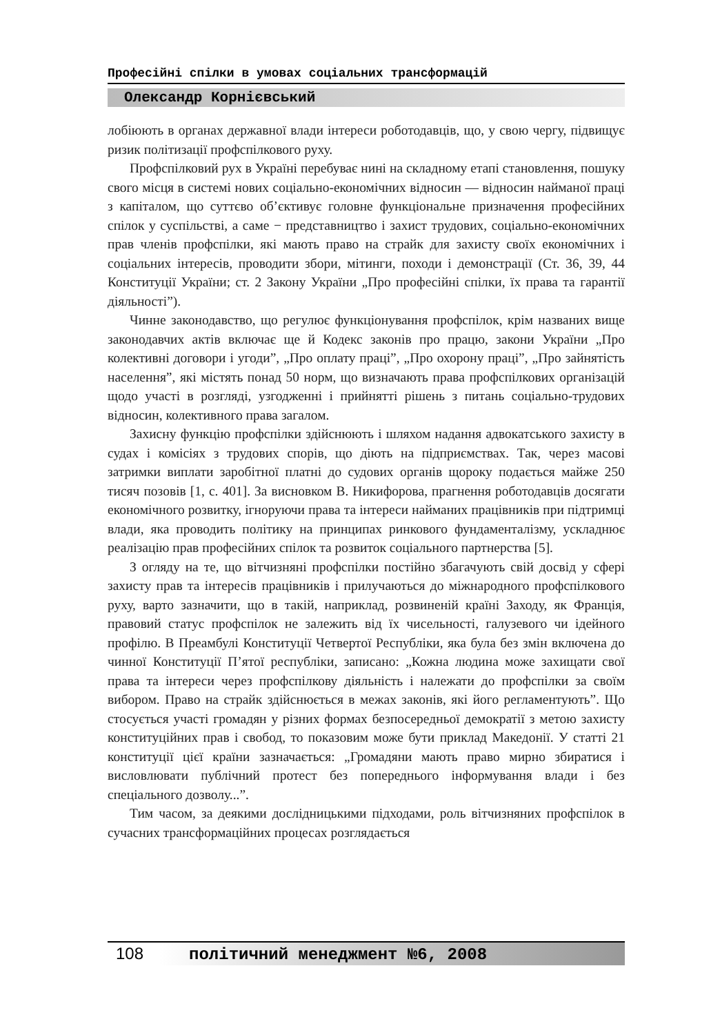Професійні спілки в умовах соціальних трансформацій
Олександр Корнієвський
лобіюють в органах державної влади інтереси роботодавців, що, у свою чергу, підвищує ризик політизації профспілкового руху.
Профспілковий рух в Україні перебуває нині на складному етапі становлення, пошуку свого місця в системі нових соціально-економічних відносин — відносин найманої праці з капіталом, що суттєво об’єктивує головне функціональне призначення професійних спілок у суспільстві, а саме − представництво і захист трудових, соціально-економічних прав членів профспілки, які мають право на страйк для захисту своїх економічних і соціальних інтересів, проводити збори, мітинги, походи і демонстрації (Ст. 36, 39, 44 Конституції України; ст. 2 Закону України „Про професійні спілки, їх права та гарантії діяльності”).
Чинне законодавство, що регулює функціонування профспілок, крім названих вище законодавчих актів включає ще й Кодекс законів про працю, закони України „Про колективні договори і угоди”, „Про оплату праці”, „Про охорону праці”, „Про зайнятість населення”, які містять понад 50 норм, що визначають права профспілкових організацій щодо участі в розгляді, узгодженні і прийнятті рішень з питань соціально-трудових відносин, колективного права загалом.
Захисну функцію профспілки здійснюють і шляхом надання адвокатського захисту в судах і комісіях з трудових спорів, що діють на підприємствах. Так, через масові затримки виплати заробітної платні до судових органів щороку подається майже 250 тисяч позовів [1, с. 401]. За висновком В. Никифорова, прагнення роботодавців досягати економічного розвитку, ігноруючи права та інтереси найманих працівників при підтримці влади, яка проводить політику на принципах ринкового фундаменталізму, ускладнює реалізацію прав професійних спілок та розвиток соціального партнерства [5].
З огляду на те, що вітчизняні профспілки постійно збагачують свій досвід у сфері захисту прав та інтересів працівників і прилучаються до міжнародного профспілкового руху, варто зазначити, що в такій, наприклад, розвиненій країні Заходу, як Франція, правовий статус профспілок не залежить від їх чисельності, галузевого чи ідейного профілю. В Преамбулі Конституції Четвертої Республіки, яка була без змін включена до чинної Конституції П’ятої республіки, записано: „Кожна людина може захищати свої права та інтереси через профспілкову діяльність і належати до профспілки за своїм вибором. Право на страйк здійснюється в межах законів, які його регламентують”. Що стосується участі громадян у різних формах безпосередньої демократії з метою захисту конституційних прав і свобод, то показовим може бути приклад Македонії. У статті 21 конституції цієї країни зазначається: „Громадяни мають право мирно збиратися і висловлювати публічний протест без попереднього інформування влади і без спеціального дозволу...”.
Тим часом, за деякими дослідницькими підходами, роль вітчизняних профспілок в сучасних трансформаційних процесах розглядається
108 політичний менеджмент №6, 2008